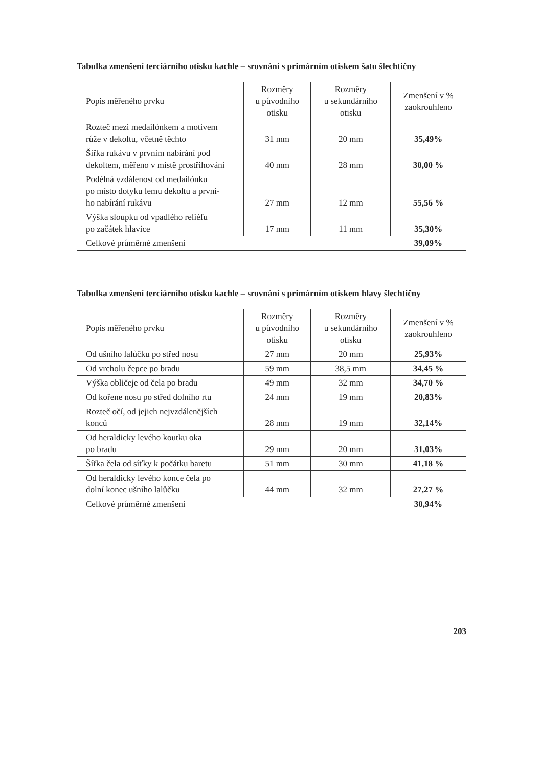Tabulka zmenšení terciárního otisku kachle – srovnání s primárním otiskem šatu šlechtičny
| Popis měřeného prvku | Rozměry u původního otisku | Rozměry u sekundárního otisku | Zmenšení v % zaokrouhleno |
| --- | --- | --- | --- |
| Rozteč mezi medailónkem a motivem růže v dekoltu, včetně těchto | 31 mm | 20 mm | 35,49% |
| Šířka rukávu v prvním nabírání pod dekoltem, měřeno v místě prostřihování | 40 mm | 28 mm | 30,00 % |
| Podélná vzdálenost od medailónku po místo dotyku lemu dekoltu a první- ho nabírání rukávu | 27 mm | 12 mm | 55,56 % |
| Výška sloupku od vpadlého reliéfu po začátek hlavice | 17 mm | 11 mm | 35,30% |
| Celkové průměrné zmenšení | | | 39,09% |
Tabulka zmenšení terciárního otisku kachle – srovnání s primárním otiskem hlavy šlechtičny
| Popis měřeného prvku | Rozměry u původního otisku | Rozměry u sekundárního otisku | Zmenšení v % zaokrouhleno |
| --- | --- | --- | --- |
| Od ušního lalůčku po střed nosu | 27 mm | 20 mm | 25,93% |
| Od vrcholu čepce po bradu | 59 mm | 38,5 mm | 34,45 % |
| Výška obličeje od čela po bradu | 49 mm | 32 mm | 34,70 % |
| Od kořene nosu po střed dolního rtu | 24 mm | 19 mm | 20,83% |
| Rozteč očí, od jejich nejvzdálenějších konců | 28 mm | 19 mm | 32,14% |
| Od heraldicky levého koutku oka po bradu | 29 mm | 20 mm | 31,03% |
| Šířka čela od síťky k počátku baretu | 51 mm | 30 mm | 41,18 % |
| Od heraldicky levého konce čela po dolní konec ušního lalůčku | 44 mm | 32 mm | 27,27 % |
| Celkové průměrné zmenšení | | | 30,94% |
203